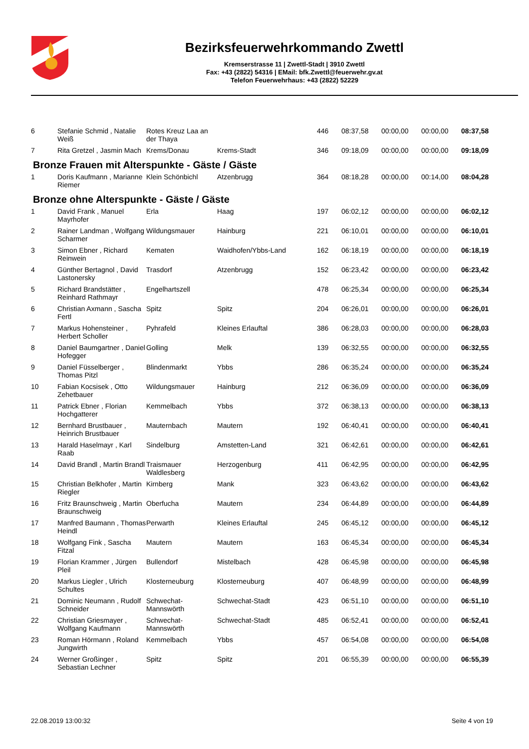Bezirksfeuerwehrkommando Zwettl
Kremserstrasse 11 | Zwettl-Stadt | 3910 Zwettl
Fax: +43 (2822) 54316 | EMail: bfk.Zwettl@feuerwehr.gv.at
Telefon Feuerwehrhaus: +43 (2822) 52229
| 6 | Stefanie Schmid , Natalie Weiß | Rotes Kreuz Laa an der Thaya | | 446 | 08:37,58 | 00:00,00 | 00:00,00 | 08:37,58 |
| 7 | Rita Gretzel , Jasmin Mach | Krems/Donau | Krems-Stadt | 346 | 09:18,09 | 00:00,00 | 00:00,00 | 09:18,09 |
| Bronze Frauen mit Alterspunkte - Gäste / Gäste | | | | | | | | |
| 1 | Doris Kaufmann , Marianne Riemer | Klein Schönbichl | Atzenbrugg | 364 | 08:18,28 | 00:00,00 | 00:14,00 | 08:04,28 |
| Bronze ohne Alterspunkte - Gäste / Gäste | | | | | | | | |
| 1 | David Frank , Manuel Mayrhofer | Erla | Haag | 197 | 06:02,12 | 00:00,00 | 00:00,00 | 06:02,12 |
| 2 | Rainer Landman , Wolfgang Scharmer | Wildungsmauer | Hainburg | 221 | 06:10,01 | 00:00,00 | 00:00,00 | 06:10,01 |
| 3 | Simon Ebner , Richard Reinwein | Kematen | Waidhofen/Ybbs-Land | 162 | 06:18,19 | 00:00,00 | 00:00,00 | 06:18,19 |
| 4 | Günther Bertagnol , David Lastonersky | Trasdorf | Atzenbrugg | 152 | 06:23,42 | 00:00,00 | 00:00,00 | 06:23,42 |
| 5 | Richard Brandstätter , Reinhard Rathmayr | Engelhartszell | | 478 | 06:25,34 | 00:00,00 | 00:00,00 | 06:25,34 |
| 6 | Christian Axmann , Sascha Fertl | Spitz | Spitz | 204 | 06:26,01 | 00:00,00 | 00:00,00 | 06:26,01 |
| 7 | Markus Hohensteiner , Herbert Scholler | Pyhrafeld | Kleines Erlauftal | 386 | 06:28,03 | 00:00,00 | 00:00,00 | 06:28,03 |
| 8 | Daniel Baumgartner , Daniel Hofegger | Golling | Melk | 139 | 06:32,55 | 00:00,00 | 00:00,00 | 06:32,55 |
| 9 | Daniel Füsselberger , Thomas Pitzl | Blindenmarkt | Ybbs | 286 | 06:35,24 | 00:00,00 | 00:00,00 | 06:35,24 |
| 10 | Fabian Kocsisek , Otto Zehetbauer | Wildungsmauer | Hainburg | 212 | 06:36,09 | 00:00,00 | 00:00,00 | 06:36,09 |
| 11 | Patrick Ebner , Florian Hochgatterer | Kemmelbach | Ybbs | 372 | 06:38,13 | 00:00,00 | 00:00,00 | 06:38,13 |
| 12 | Bernhard Brustbauer , Heinrich Brustbauer | Mauternbach | Mautern | 192 | 06:40,41 | 00:00,00 | 00:00,00 | 06:40,41 |
| 13 | Harald Haselmayr , Karl Raab | Sindelburg | Amstetten-Land | 321 | 06:42,61 | 00:00,00 | 00:00,00 | 06:42,61 |
| 14 | David Brandl , Martin Brandl | Traismauer Waldlesberg | Herzogenburg | 411 | 06:42,95 | 00:00,00 | 00:00,00 | 06:42,95 |
| 15 | Christian Belkhofer , Martin Riegler | Kirnberg | Mank | 323 | 06:43,62 | 00:00,00 | 00:00,00 | 06:43,62 |
| 16 | Fritz Braunschweig , Martin Braunschweig | Oberfucha | Mautern | 234 | 06:44,89 | 00:00,00 | 00:00,00 | 06:44,89 |
| 17 | Manfred Baumann , Thomas Heindl | Perwarth | Kleines Erlauftal | 245 | 06:45,12 | 00:00,00 | 00:00,00 | 06:45,12 |
| 18 | Wolfgang Fink , Sascha Fitzal | Mautern | Mautern | 163 | 06:45,34 | 00:00,00 | 00:00,00 | 06:45,34 |
| 19 | Florian Krammer , Jürgen Pleil | Bullendorf | Mistelbach | 428 | 06:45,98 | 00:00,00 | 00:00,00 | 06:45,98 |
| 20 | Markus Liegler , Ulrich Schultes | Klosterneuburg | Klosterneuburg | 407 | 06:48,99 | 00:00,00 | 00:00,00 | 06:48,99 |
| 21 | Dominic Neumann , Rudolf Schneider | Schwechat-Mannswörth | Schwechat-Stadt | 423 | 06:51,10 | 00:00,00 | 00:00,00 | 06:51,10 |
| 22 | Christian Griesmayer , Wolfgang Kaufmann | Schwechat-Mannswörth | Schwechat-Stadt | 485 | 06:52,41 | 00:00,00 | 00:00,00 | 06:52,41 |
| 23 | Roman Hörmann , Roland Jungwirth | Kemmelbach | Ybbs | 457 | 06:54,08 | 00:00,00 | 00:00,00 | 06:54,08 |
| 24 | Werner Großinger , Sebastian Lechner | Spitz | Spitz | 201 | 06:55,39 | 00:00,00 | 00:00,00 | 06:55,39 |
22.08.2019 13:00:32 Seite 4 von 19